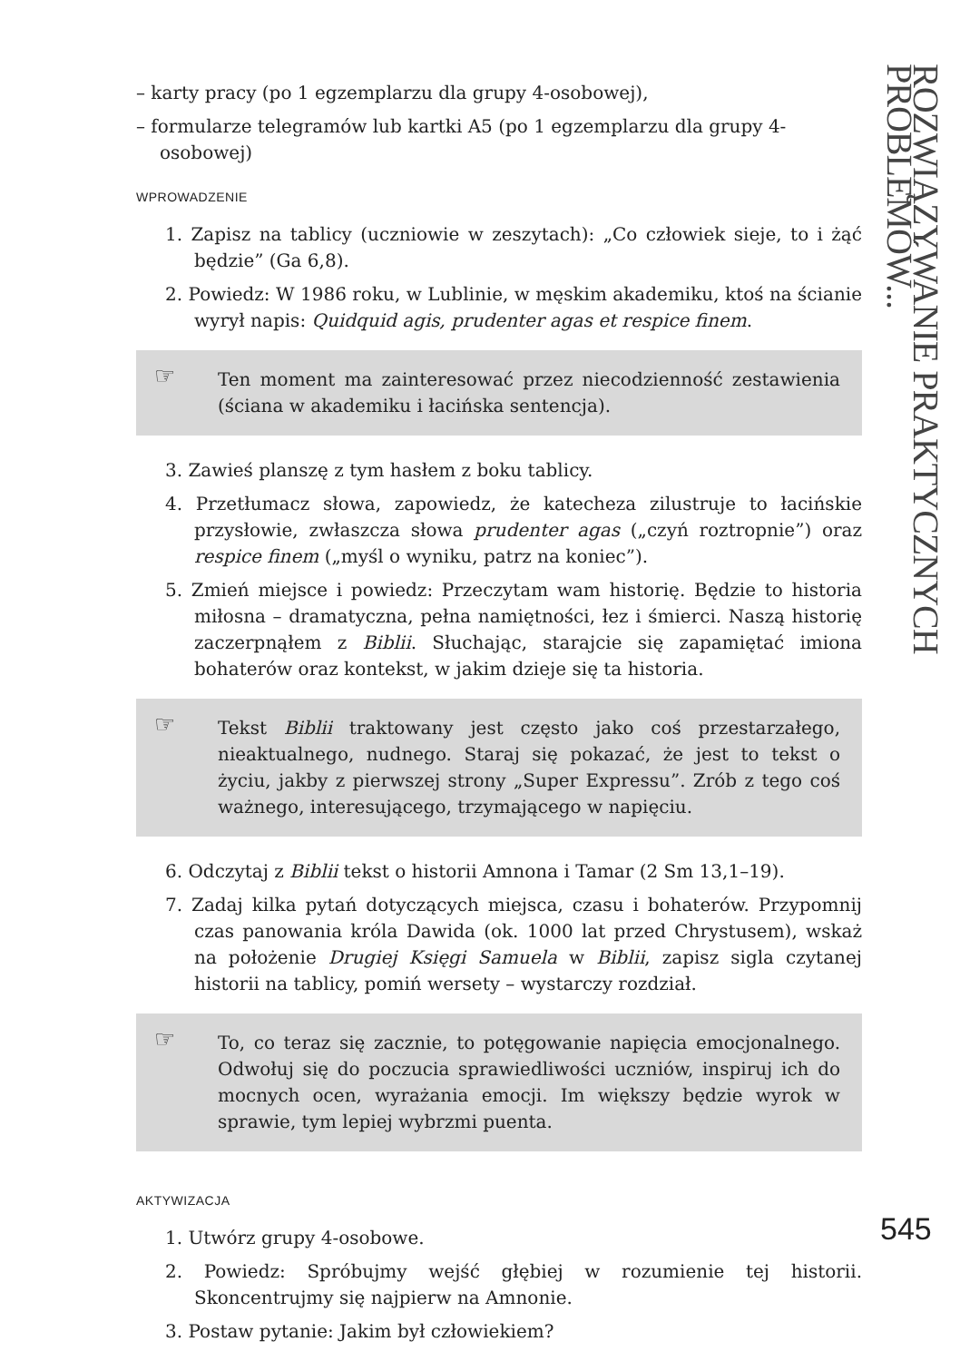– karty pracy (po 1 egzemplarzu dla grupy 4-osobowej),
– formularze telegramów lub kartki A5 (po 1 egzemplarzu dla grupy 4-osobowej)
WPROWADZENIE
1. Zapisz na tablicy (uczniowie w zeszytach): „Co człowiek sieje, to i żąć będzie” (Ga 6,8).
2. Powiedz: W 1986 roku, w Lublinie, w męskim akademiku, ktoś na ścianie wyrył napis: Quidquid agis, prudenter agas et respice finem.
☞ Ten moment ma zainteresować przez niecodzienność zestawienia (ściana w akademiku i łacińska sentencja).
3. Zawieś planszę z tym hasłem z boku tablicy.
4. Przetłumacz słowa, zapowiedz, że katecheza zilustruje to łacińskie przysłowie, zwłaszcza słowa prudenter agas („czyń roztropnie”) oraz respice finem („myśl o wyniku, patrz na koniec”).
5. Zmień miejsce i powiedz: Przeczytam wam historię. Będzie to historia miłosna – dramatyczna, pełna namiętności, łez i śmierci. Naszą historię zaczerpnąłem z Biblii. Słuchając, starajcie się zapamiętać imiona bohaterów oraz kontekst, w jakim dzieje się ta historia.
☞ Tekst Biblii traktowany jest często jako coś przestarzałego, nieaktualnego, nudnego. Staraj się pokazać, że jest to tekst o życiu, jakby z pierwszej strony „Super Expressu”. Zrób z tego coś ważnego, interesującego, trzymającego w napięciu.
6. Odczytaj z Biblii tekst o historii Amnona i Tamar (2 Sm 13,1–19).
7. Zadaj kilka pytań dotyczących miejsca, czasu i bohaterów. Przypomnij czas panowania króla Dawida (ok. 1000 lat przed Chrystusem), wskaż na położenie Drugiej Księgi Samuela w Biblii, zapisz sigla czytanej historii na tablicy, pomiń wersety – wystarczy rozdział.
☞ To, co teraz się zacznie, to potęgowanie napięcia emocjonalnego. Odwołuj się do poczucia sprawiedliwości uczniów, inspiruj ich do mocnych ocen, wyrażania emocji. Im większy będzie wyrok w sprawie, tym lepiej wybrzmi puenta.
AKTYWIZACJA
1. Utwórz grupy 4-osobowe.
2. Powiedz: Spróbujmy wejść głębiej w rozumienie tej historii. Skoncentrujmy się najpierw na Amnonie.
3. Postaw pytanie: Jakim był człowiekiem?
ROZWIĄZYWANIE PRAKTYCZNYCH PROBLEMÓW...
545